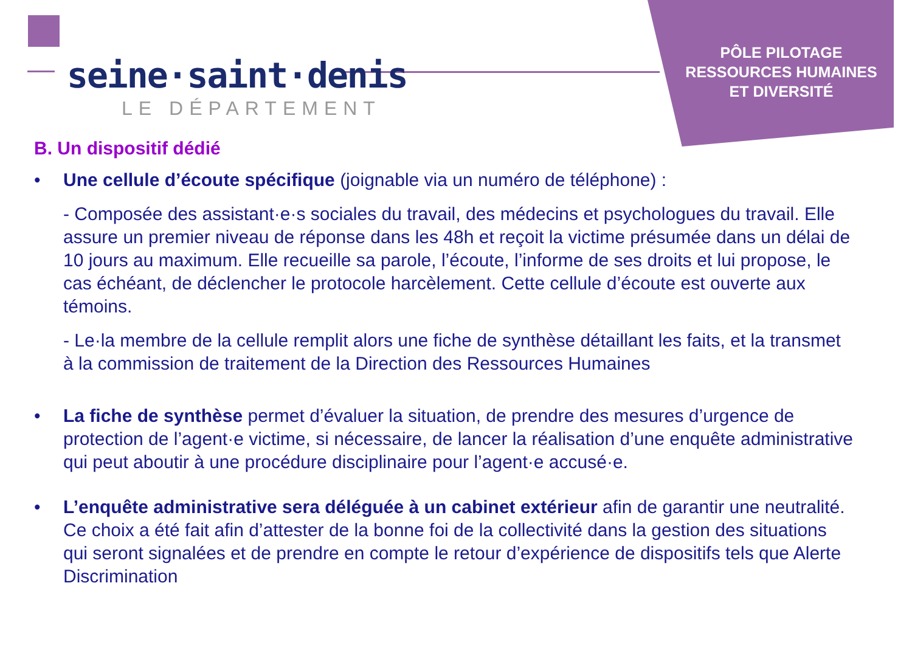seine·saint·denis
LE DÉPARTEMENT
PÔLE PILOTAGE RESSOURCES HUMAINES ET DIVERSITÉ
B. Un dispositif dédié
• Une cellule d’écoute spécifique (joignable via un numéro de téléphone) :
- Composée des assistant·e·s sociales du travail, des médecins et psychologues du travail. Elle assure un premier niveau de réponse dans les 48h et reçoit la victime présumée dans un délai de 10 jours au maximum. Elle recueille sa parole, l’écoute, l’informe de ses droits et lui propose, le cas échéant, de déclencher le protocole harcèlement. Cette cellule d’écoute est ouverte aux témoins.
- Le·la membre de la cellule remplit alors une fiche de synthèse détaillant les faits, et la transmet à la commission de traitement de la Direction des Ressources Humaines
• La fiche de synthèse permet d’évaluer la situation, de prendre des mesures d’urgence de protection de l’agent·e victime, si nécessaire, de lancer la réalisation d’une enquête administrative qui peut aboutir à une procédure disciplinaire pour l’agent·e accusé·e.
• L’enquête administrative sera déléguée à un cabinet extérieur afin de garantir une neutralité. Ce choix a été fait afin d’attester de la bonne foi de la collectivité dans la gestion des situations qui seront signalées et de prendre en compte le retour d’expérience de dispositifs tels que Alerte Discrimination